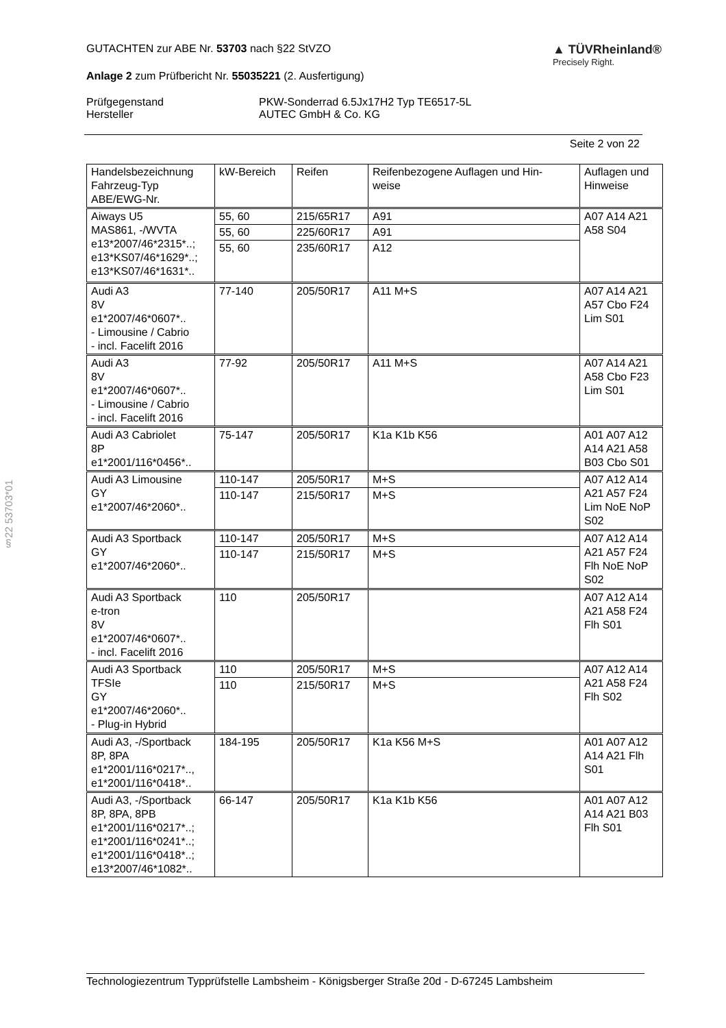§22 53703*01
GUTACHTEN zur ABE Nr. 53703 nach §22 StVZO
Anlage 2 zum Prüfbericht Nr. 55035221 (2. Ausfertigung)
▲ TÜVRheinland®
Precisely Right.
Prüfgegenstand PKW-Sonderrad 6.5Jx17H2 Typ TE6517-5L Hersteller AUTEC GmbH & Co. KG
Seite 2 von 22
| Handelsbezeichnung Fahrzeug-Typ ABE/EWG-Nr. | kW-Bereich | Reifen | Reifenbezogene Auflagen und Hin- weise | Auflagen und Hinweise |
| --- | --- | --- | --- | --- |
| Aiways U5 MAS861, -/WVTA e13*2007/46*2315*..; e13*KS07/46*1629*..; e13*KS07/46*1631*.. | 55, 60 | 215/65R17 | A91 | A07 A14 A21 A58 S04 |
| | 55, 60 | 225/60R17 | A91 | |
| | 55, 60 | 235/60R17 | A12 | |
| Audi A3 8V e1*2007/46*0607*.. - Limousine / Cabrio - incl. Facelift 2016 | 77-140 | 205/50R17 | A11 M+S | A07 A14 A21 A57 Cbo F24 Lim S01 |
| Audi A3 8V e1*2007/46*0607*.. - Limousine / Cabrio - incl. Facelift 2016 | 77-92 | 205/50R17 | A11 M+S | A07 A14 A21 A58 Cbo F23 Lim S01 |
| Audi A3 Cabriolet 8P e1*2001/116*0456*.. | 75-147 | 205/50R17 | K1a K1b K56 | A01 A07 A12 A14 A21 A58 B03 Cbo S01 |
| Audi A3 Limousine GY e1*2007/46*2060*.. | 110-147 | 205/50R17 | M+S | A07 A12 A14 A21 A57 F24 Lim NoE NoP S02 |
| | 110-147 | 215/50R17 | M+S | |
| Audi A3 Sportback GY e1*2007/46*2060*.. | 110-147 | 205/50R17 | M+S | A07 A12 A14 A21 A57 F24 Flh NoE NoP S02 |
| | 110-147 | 215/50R17 | M+S | |
| Audi A3 Sportback e-tron 8V e1*2007/46*0607*.. - incl. Facelift 2016 | 110 | 205/50R17 | | A07 A12 A14 A21 A58 F24 Flh S01 |
| Audi A3 Sportback TFSIe GY e1*2007/46*2060*.. - Plug-in Hybrid | 110 | 205/50R17 | M+S | A07 A12 A14 A21 A58 F24 Flh S02 |
| | 110 | 215/50R17 | M+S | |
| Audi A3, -/Sportback 8P, 8PA e1*2001/116*0217*.., e1*2001/116*0418*.. | 184-195 | 205/50R17 | K1a K56 M+S | A01 A07 A12 A14 A21 Flh S01 |
| Audi A3, -/Sportback 8P, 8PA, 8PB e1*2001/116*0217*..; e1*2001/116*0241*..; e1*2001/116*0418*..; e13*2007/46*1082*.. | 66-147 | 205/50R17 | K1a K1b K56 | A01 A07 A12 A14 A21 B03 Flh S01 |
Technologiezentrum Typprüfstelle Lambsheim - Königsberger Straße 20d - D-67245 Lambsheim